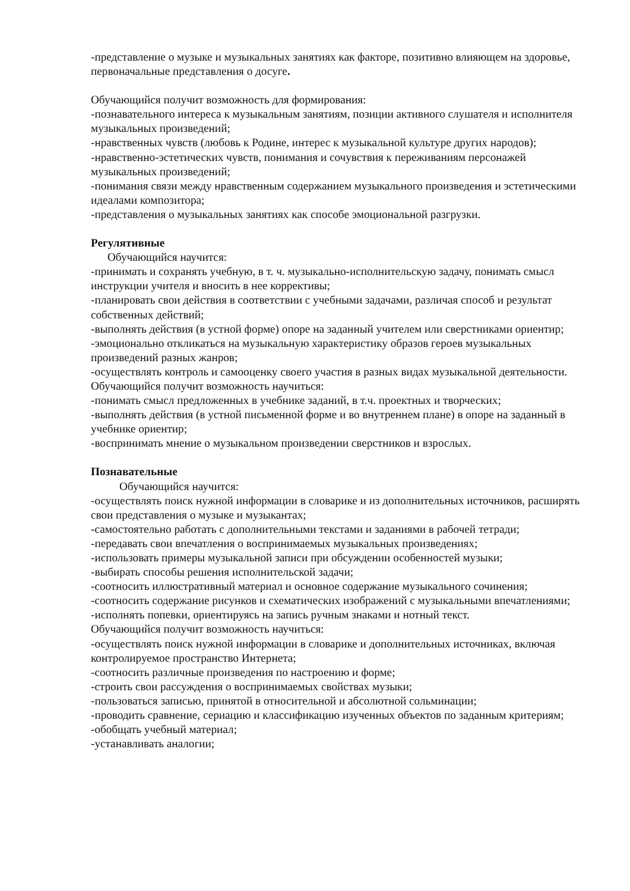-представление о музыке и музыкальных занятиях как факторе, позитивно влияющем на здоровье, первоначальные представления о досуге.
Обучающийся получит возможность для формирования:
-познавательного интереса к музыкальным занятиям, позиции активного слушателя и исполнителя музыкальных произведений;
-нравственных чувств (любовь к Родине, интерес к музыкальной культуре других народов);
-нравственно-эстетических чувств, понимания и сочувствия к переживаниям персонажей музыкальных произведений;
-понимания связи между нравственным содержанием музыкального произведения и эстетическими идеалами композитора;
-представления о музыкальных занятиях как способе эмоциональной разгрузки.
Регулятивные
Обучающийся научится:
-принимать и сохранять учебную, в т. ч. музыкально-исполнительскую задачу, понимать смысл инструкции учителя и вносить в нее коррективы;
-планировать свои действия в соответствии с учебными задачами, различая способ и результат собственных действий;
-выполнять действия (в устной форме) опоре на заданный учителем или сверстниками ориентир;
-эмоционально откликаться на музыкальную характеристику образов героев музыкальных произведений разных жанров;
-осуществлять контроль и самооценку своего участия в разных видах музыкальной деятельности.
Обучающийся получит возможность научиться:
-понимать смысл предложенных в учебнике заданий, в т.ч. проектных и творческих;
-выполнять действия (в устной письменной форме и во внутреннем плане) в опоре на заданный в учебнике ориентир;
-воспринимать мнение о музыкальном произведении сверстников и взрослых.
Познавательные
Обучающийся научится:
-осуществлять поиск нужной информации в словарике и из дополнительных источников, расширять свои представления о музыке и музыкантах;
-самостоятельно работать с дополнительными текстами и заданиями в рабочей тетради;
-передавать свои впечатления о воспринимаемых музыкальных произведениях;
-использовать примеры музыкальной записи при обсуждении особенностей музыки;
-выбирать способы решения исполнительской задачи;
-соотносить иллюстративный материал и основное содержание музыкального сочинения;
-соотносить содержание рисунков и схематических изображений с музыкальными впечатлениями;
-исполнять попевки, ориентируясь на запись ручным знаками и нотный текст.
Обучающийся получит возможность научиться:
-осуществлять поиск нужной информации в словарике и дополнительных источниках, включая контролируемое пространство Интернета;
-соотносить различные произведения по настроению и форме;
-строить свои рассуждения о воспринимаемых свойствах музыки;
-пользоваться записью, принятой в относительной и абсолютной сольминации;
-проводить сравнение, сериацию и классификацию изученных объектов по заданным критериям;
-обобщать учебный материал;
-устанавливать аналогии;